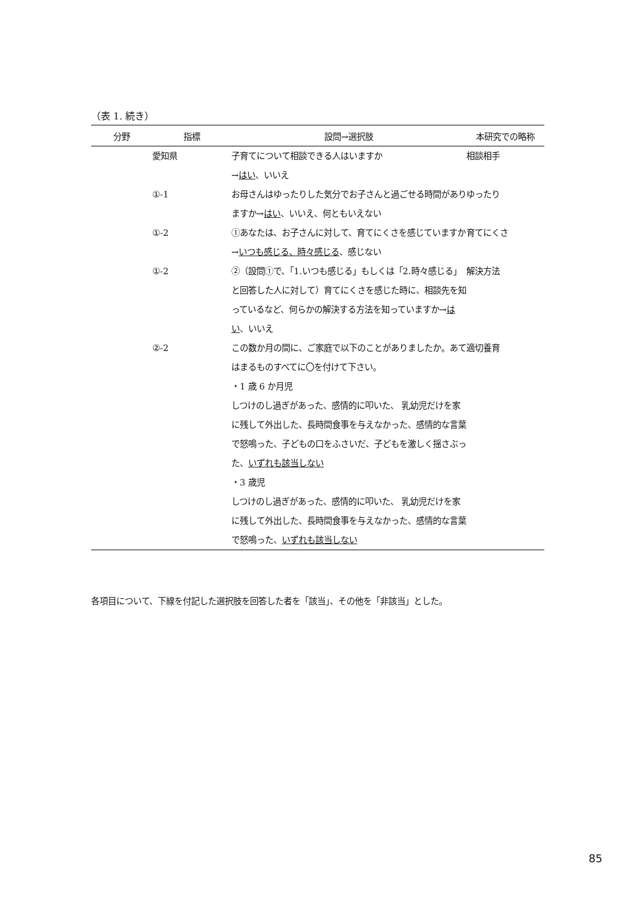（表 1. 続き）
| 分野 | 指標 | 設問→選択肢 | 本研究での略称 |
| --- | --- | --- | --- |
| | 愛知県 | 子育てについて相談できる人はいますか → はい 、いいえ | 相談相手 |
| | ①-1 | お母さんはゆったりした気分でお子さんと過ごせる時間がありますか→ はい 、いいえ、何ともいえない | ゆったり |
| | ①-2 | ①あなたは、お子さんに対して、育てにくさを感じていますか→ いつも感じる、時々感じる 、感じない | 育てにくさ |
| | ①-2 | ②（設問①で、「1.いつも感じる」もしくは「2.時々感じる」と回答した人に対して）育てにくさを感じた時に、相談先を知っているなど、何らかの解決する方法を知っていますか→ はい 、いいえ | 解決方法 |
| | ②-2 | この数か月の間に、ご家庭で以下のことがありましたか。あてはまるものすべてに〇を付けて下さい。 ・1 歳 6 か月児 しつけのし過ぎがあった、感情的に叩いた、 乳幼児だけを家に残して外出した、長時間食事を与えなかった、感情的な言葉で怒鳴った、子どもの口をふさいだ、子どもを激しく揺さぶった、 いずれも該当しない ・3 歳児 しつけのし過ぎがあった、感情的に叩いた、 乳幼児だけを家に残して外出した、長時間食事を与えなかった、感情的な言葉で怒鳴った、 いずれも該当しない | 適切養育 |
各項目について、下線を付記した選択肢を回答した者を「該当」、その他を「非該当」とした。
85